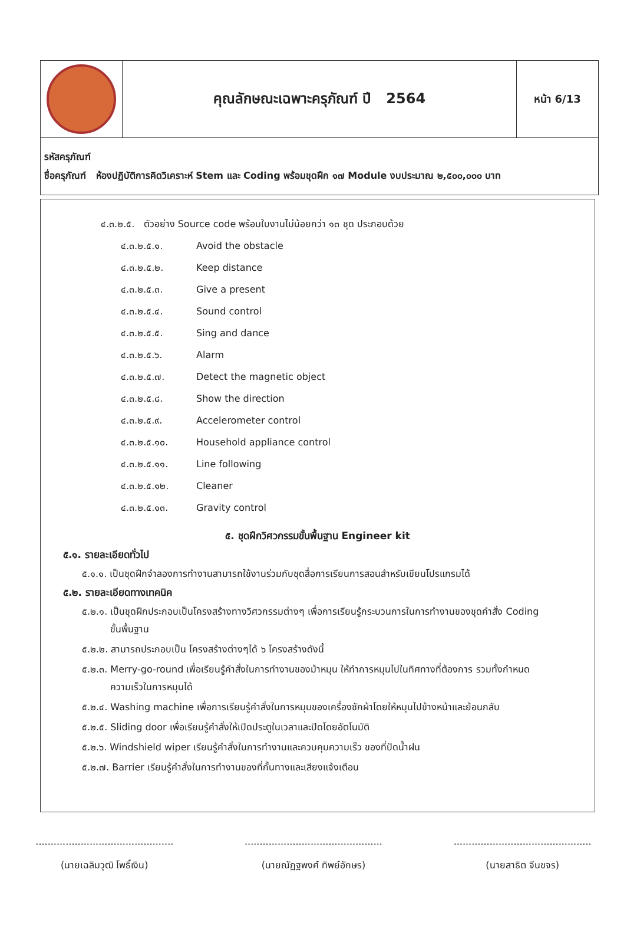คุณลักษณะเฉพาะครุภัณฑ์ ปี 2564
หน้า 6/13
รหัสครุภัณฑ์
ชื่อครุภัณฑ์ ห้องปฏิบัติการคิดวิเคราะห์ Stem และ Coding พร้อมชุดฝึก ๑๗ Module งบประมาณ ๒,๕๐๐,๐๐๐ บาท
๔.๓.๒.๕. ตัวอย่าง Source code พร้อมใบงานไม่น้อยกว่า ๑๓ ชุด ประกอบด้วย
๔.๓.๒.๕.๑. Avoid the obstacle
๔.๓.๒.๕.๒. Keep distance
๔.๓.๒.๕.๓. Give a present
๔.๓.๒.๕.๔. Sound control
๔.๓.๒.๕.๕. Sing and dance
๔.๓.๒.๕.๖. Alarm
๔.๓.๒.๕.๗. Detect the magnetic object
๔.๓.๒.๕.๘. Show the direction
๔.๓.๒.๕.๙. Accelerometer control
๔.๓.๒.๕.๑๐. Household appliance control
๔.๓.๒.๕.๑๑. Line following
๔.๓.๒.๕.๑๒. Cleaner
๔.๓.๒.๕.๑๓. Gravity control
๕. ชุดฝึกวิศวกรรมขั้นพื้นฐาน Engineer kit
๕.๑. รายละเอียดทั่วไป
๕.๑.๑. เป็นชุดฝึกจำลองการทำงานสามารถใช้งานร่วมกับชุดสื่อการเรียนการสอนสำหรับเขียนโปรแกรมได้
๕.๒. รายละเอียดทางเทคนิค
๕.๒.๑. เป็นชุดฝึกประกอบเป็นโครงสร้างทางวิศวกรรมต่างๆ เพื่อการเรียนรู้กระบวนการในการทำงานของชุดคำสั่ง Coding ขั้นพื้นฐาน
๕.๒.๒. สามารถประกอบเป็น โครงสร้างต่างๆได้ ๖ โครงสร้างดังนี้
๕.๒.๓. Merry-go-round เพื่อเรียนรู้คำสั่งในการทำงานของม้าหมุน ให้ทำการหมุนไปในทิศทางที่ต้องการ รวมทั้งกำหนดความเร็วในการหมุนได้
๕.๒.๔. Washing machine เพื่อการเรียนรู้คำสั่งในการหมุมของเครื่องซักผ้าโดยให้หมุนไปข้างหน้าและย้อนกลับ
๕.๒.๕. Sliding door เพื่อเรียนรู้คำสั่งให้เปิดประตูในเวลาและปิดโดยอัตโนมัติ
๕.๒.๖. Windshield wiper เรียนรู้คำสั่งในการทำงานและควบคุมความเร็ว ของที่ปัดน้ำฝน
๕.๒.๗. Barrier เรียนรู้คำสั่งในการทำงานของที่กั้นทางและเสียงแจ้งเตือน
..............................................
(นายเฉลิมวุฒิ โพธิ์เงิน)
..............................................
(นายณัฏฐพงศ์ ทิพย์อักษร)
..............................................
(นายสาธิต จีนขจร)